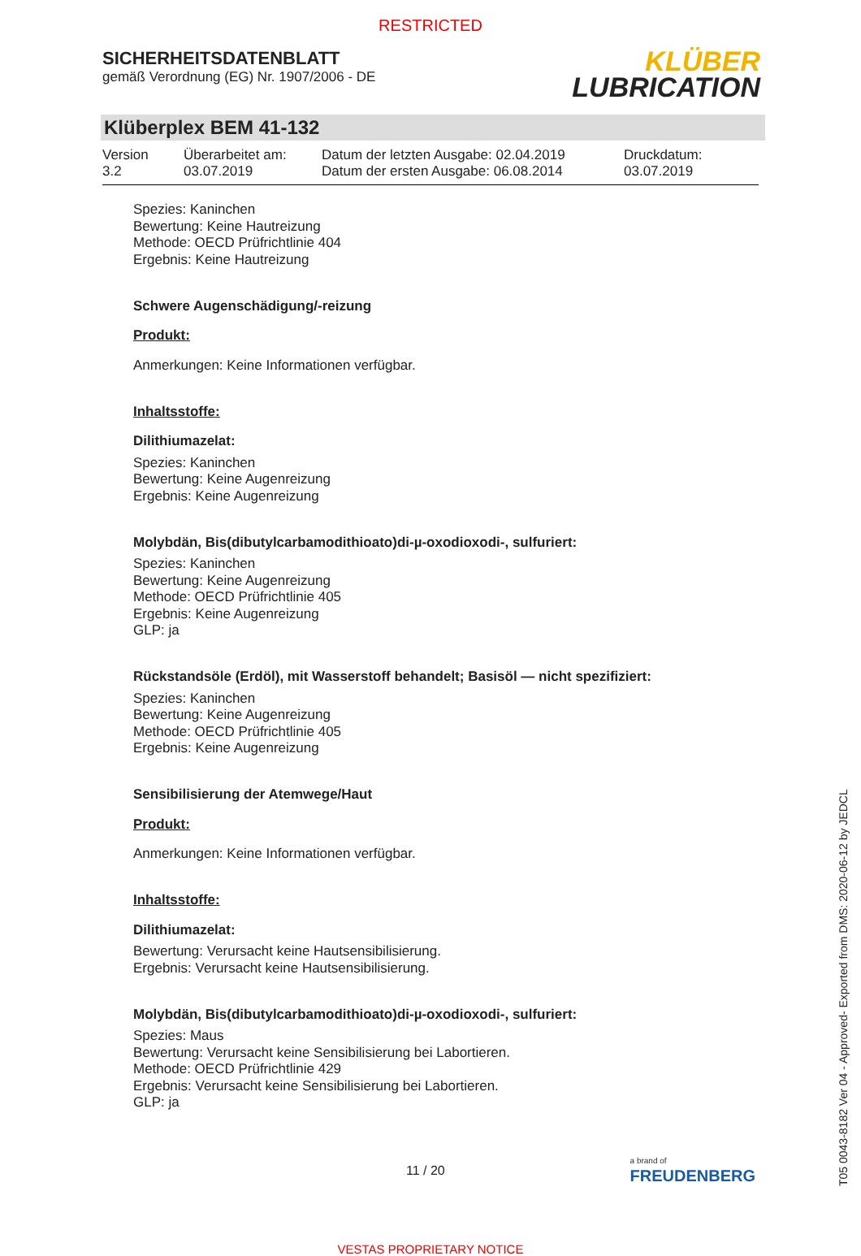RESTRICTED
SICHERHEITSDATENBLATT
gemäß Verordnung (EG) Nr. 1907/2006 - DE
KLÜBER
LUBRICATION
Klüberplex BEM 41-132
Version
3.2
Überarbeitet am:
03.07.2019
Datum der letzten Ausgabe: 02.04.2019
Datum der ersten Ausgabe: 06.08.2014
Druckdatum:
03.07.2019
Spezies: Kaninchen
Bewertung: Keine Hautreizung
Methode: OECD Prüfrichtlinie 404
Ergebnis: Keine Hautreizung
Schwere Augenschädigung/-reizung
Produkt:
Anmerkungen: Keine Informationen verfügbar.
Inhaltsstoffe:
Dilithiumazelat:
Spezies: Kaninchen
Bewertung: Keine Augenreizung
Ergebnis: Keine Augenreizung
Molybdän, Bis(dibutylcarbamodithioato)di-µ-oxodioxodi-, sulfuriert:
Spezies: Kaninchen
Bewertung: Keine Augenreizung
Methode: OECD Prüfrichtlinie 405
Ergebnis: Keine Augenreizung
GLP: ja
Rückstandsöle (Erdöl), mit Wasserstoff behandelt; Basisöl — nicht spezifiziert:
Spezies: Kaninchen
Bewertung: Keine Augenreizung
Methode: OECD Prüfrichtlinie 405
Ergebnis: Keine Augenreizung
Sensibilisierung der Atemwege/Haut
Produkt:
Anmerkungen: Keine Informationen verfügbar.
Inhaltsstoffe:
Dilithiumazelat:
Bewertung: Verursacht keine Hautsensibilisierung.
Ergebnis: Verursacht keine Hautsensibilisierung.
Molybdän, Bis(dibutylcarbamodithioato)di-µ-oxodioxodi-, sulfuriert:
Spezies: Maus
Bewertung: Verursacht keine Sensibilisierung bei Labortieren.
Methode: OECD Prüfrichtlinie 429
Ergebnis: Verursacht keine Sensibilisierung bei Labortieren.
GLP: ja
11 / 20
a brand of
FREUDENBERG
VESTAS PROPRIETARY NOTICE
T05 0043-8182 Ver 04 - Approved- Exported from DMS: 2020-06-12 by JEDCL